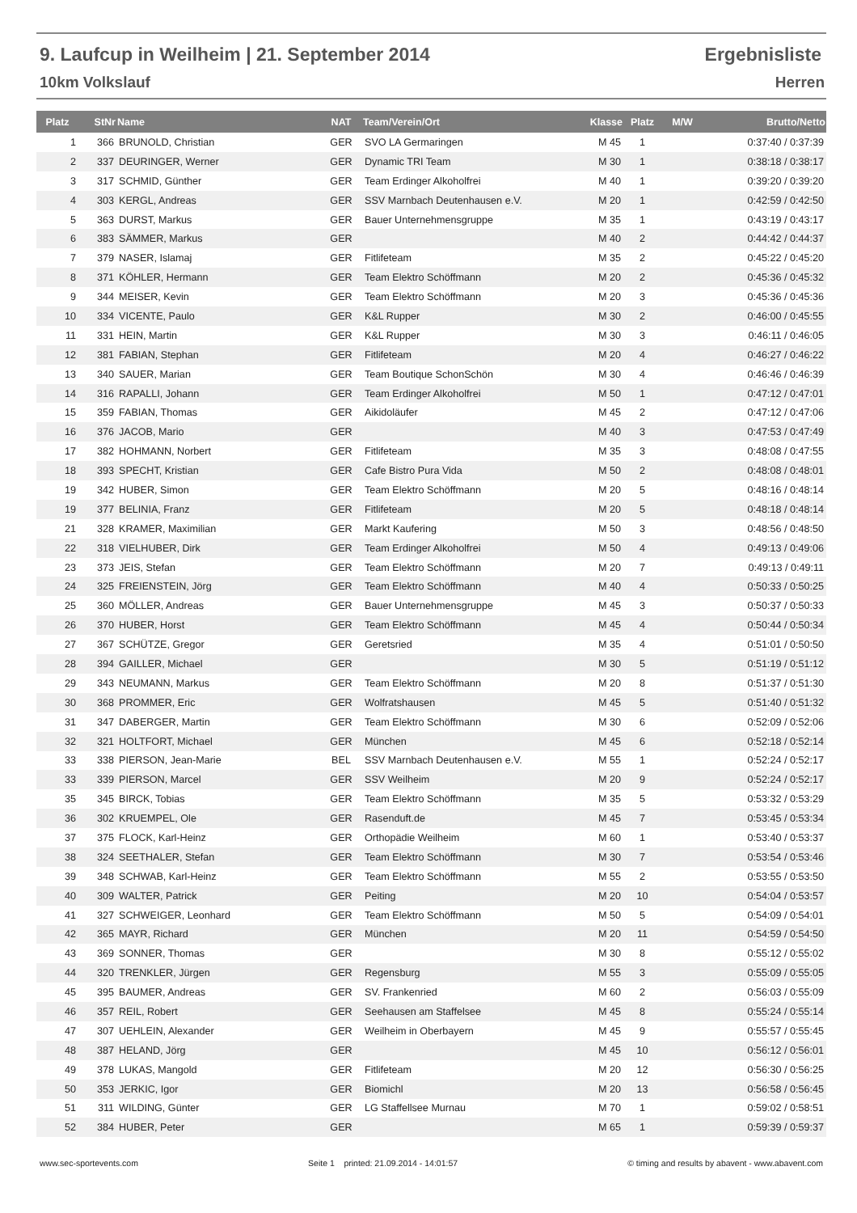9. Laufcup in Weilheim | 21. September 2014 Ergebnisliste
10km Volkslauf Herren
| Platz | StNr | Name | NAT | Team/Verein/Ort | Klasse | Platz | M/W | Brutto/Netto |
| --- | --- | --- | --- | --- | --- | --- | --- | --- |
| 1 | 366 | BRUNOLD, Christian | GER | SVO LA Germaringen | M 45 | 1 | | 0:37:40 / 0:37:39 |
| 2 | 337 | DEURINGER, Werner | GER | Dynamic TRI Team | M 30 | 1 | | 0:38:18 / 0:38:17 |
| 3 | 317 | SCHMID, Günther | GER | Team Erdinger Alkoholfrei | M 40 | 1 | | 0:39:20 / 0:39:20 |
| 4 | 303 | KERGL, Andreas | GER | SSV Marnbach Deutenhausen e.V. | M 20 | 1 | | 0:42:59 / 0:42:50 |
| 5 | 363 | DURST, Markus | GER | Bauer Unternehmensgruppe | M 35 | 1 | | 0:43:19 / 0:43:17 |
| 6 | 383 | SÄMMER, Markus | GER | | M 40 | 2 | | 0:44:42 / 0:44:37 |
| 7 | 379 | NASER, Islamaj | GER | Fitlifeteam | M 35 | 2 | | 0:45:22 / 0:45:20 |
| 8 | 371 | KÖHLER, Hermann | GER | Team Elektro Schöffmann | M 20 | 2 | | 0:45:36 / 0:45:32 |
| 9 | 344 | MEISER, Kevin | GER | Team Elektro Schöffmann | M 20 | 3 | | 0:45:36 / 0:45:36 |
| 10 | 334 | VICENTE, Paulo | GER | K&L Rupper | M 30 | 2 | | 0:46:00 / 0:45:55 |
| 11 | 331 | HEIN, Martin | GER | K&L Rupper | M 30 | 3 | | 0:46:11 / 0:46:05 |
| 12 | 381 | FABIAN, Stephan | GER | Fitlifeteam | M 20 | 4 | | 0:46:27 / 0:46:22 |
| 13 | 340 | SAUER, Marian | GER | Team Boutique SchonSchön | M 30 | 4 | | 0:46:46 / 0:46:39 |
| 14 | 316 | RAPALLI, Johann | GER | Team Erdinger Alkoholfrei | M 50 | 1 | | 0:47:12 / 0:47:01 |
| 15 | 359 | FABIAN, Thomas | GER | Aikidoläufer | M 45 | 2 | | 0:47:12 / 0:47:06 |
| 16 | 376 | JACOB, Mario | GER | | M 40 | 3 | | 0:47:53 / 0:47:49 |
| 17 | 382 | HOHMANN, Norbert | GER | Fitlifeteam | M 35 | 3 | | 0:48:08 / 0:47:55 |
| 18 | 393 | SPECHT, Kristian | GER | Cafe Bistro Pura Vida | M 50 | 2 | | 0:48:08 / 0:48:01 |
| 19 | 342 | HUBER, Simon | GER | Team Elektro Schöffmann | M 20 | 5 | | 0:48:16 / 0:48:14 |
| 19 | 377 | BELINIA, Franz | GER | Fitlifeteam | M 20 | 5 | | 0:48:18 / 0:48:14 |
| 21 | 328 | KRAMER, Maximilian | GER | Markt Kaufering | M 50 | 3 | | 0:48:56 / 0:48:50 |
| 22 | 318 | VIELHUBER, Dirk | GER | Team Erdinger Alkoholfrei | M 50 | 4 | | 0:49:13 / 0:49:06 |
| 23 | 373 | JEIS, Stefan | GER | Team Elektro Schöffmann | M 20 | 7 | | 0:49:13 / 0:49:11 |
| 24 | 325 | FREIENSTEIN, Jörg | GER | Team Elektro Schöffmann | M 40 | 4 | | 0:50:33 / 0:50:25 |
| 25 | 360 | MÖLLER, Andreas | GER | Bauer Unternehmensgruppe | M 45 | 3 | | 0:50:37 / 0:50:33 |
| 26 | 370 | HUBER, Horst | GER | Team Elektro Schöffmann | M 45 | 4 | | 0:50:44 / 0:50:34 |
| 27 | 367 | SCHÜTZE, Gregor | GER | Geretsried | M 35 | 4 | | 0:51:01 / 0:50:50 |
| 28 | 394 | GAILLER, Michael | GER | | M 30 | 5 | | 0:51:19 / 0:51:12 |
| 29 | 343 | NEUMANN, Markus | GER | Team Elektro Schöffmann | M 20 | 8 | | 0:51:37 / 0:51:30 |
| 30 | 368 | PROMMER, Eric | GER | Wolfratshausen | M 45 | 5 | | 0:51:40 / 0:51:32 |
| 31 | 347 | DABERGER, Martin | GER | Team Elektro Schöffmann | M 30 | 6 | | 0:52:09 / 0:52:06 |
| 32 | 321 | HOLTFORT, Michael | GER | München | M 45 | 6 | | 0:52:18 / 0:52:14 |
| 33 | 338 | PIERSON, Jean-Marie | BEL | SSV Marnbach Deutenhausen e.V. | M 55 | 1 | | 0:52:24 / 0:52:17 |
| 33 | 339 | PIERSON, Marcel | GER | SSV Weilheim | M 20 | 9 | | 0:52:24 / 0:52:17 |
| 35 | 345 | BIRCK, Tobias | GER | Team Elektro Schöffmann | M 35 | 5 | | 0:53:32 / 0:53:29 |
| 36 | 302 | KRUEMPEL, Ole | GER | Rasenduft.de | M 45 | 7 | | 0:53:45 / 0:53:34 |
| 37 | 375 | FLOCK, Karl-Heinz | GER | Orthopädie Weilheim | M 60 | 1 | | 0:53:40 / 0:53:37 |
| 38 | 324 | SEETHALER, Stefan | GER | Team Elektro Schöffmann | M 30 | 7 | | 0:53:54 / 0:53:46 |
| 39 | 348 | SCHWAB, Karl-Heinz | GER | Team Elektro Schöffmann | M 55 | 2 | | 0:53:55 / 0:53:50 |
| 40 | 309 | WALTER, Patrick | GER | Peiting | M 20 | 10 | | 0:54:04 / 0:53:57 |
| 41 | 327 | SCHWEIGER, Leonhard | GER | Team Elektro Schöffmann | M 50 | 5 | | 0:54:09 / 0:54:01 |
| 42 | 365 | MAYR, Richard | GER | München | M 20 | 11 | | 0:54:59 / 0:54:50 |
| 43 | 369 | SONNER, Thomas | GER | | M 30 | 8 | | 0:55:12 / 0:55:02 |
| 44 | 320 | TRENKLER, Jürgen | GER | Regensburg | M 55 | 3 | | 0:55:09 / 0:55:05 |
| 45 | 395 | BAUMER, Andreas | GER | SV. Frankenried | M 60 | 2 | | 0:56:03 / 0:55:09 |
| 46 | 357 | REIL, Robert | GER | Seehausen am Staffelsee | M 45 | 8 | | 0:55:24 / 0:55:14 |
| 47 | 307 | UEHLEIN, Alexander | GER | Weilheim in Oberbayern | M 45 | 9 | | 0:55:57 / 0:55:45 |
| 48 | 387 | HELAND, Jörg | GER | | M 45 | 10 | | 0:56:12 / 0:56:01 |
| 49 | 378 | LUKAS, Mangold | GER | Fitlifeteam | M 20 | 12 | | 0:56:30 / 0:56:25 |
| 50 | 353 | JERKIC, Igor | GER | Biomichl | M 20 | 13 | | 0:56:58 / 0:56:45 |
| 51 | 311 | WILDING, Günter | GER | LG Staffellsee Murnau | M 70 | 1 | | 0:59:02 / 0:58:51 |
| 52 | 384 | HUBER, Peter | GER | | M 65 | 1 | | 0:59:39 / 0:59:37 |
www.sec-sportevents.com Seite 1 printed: 21.09.2014 - 14:01:57 © timing and results by abavent - www.abavent.com